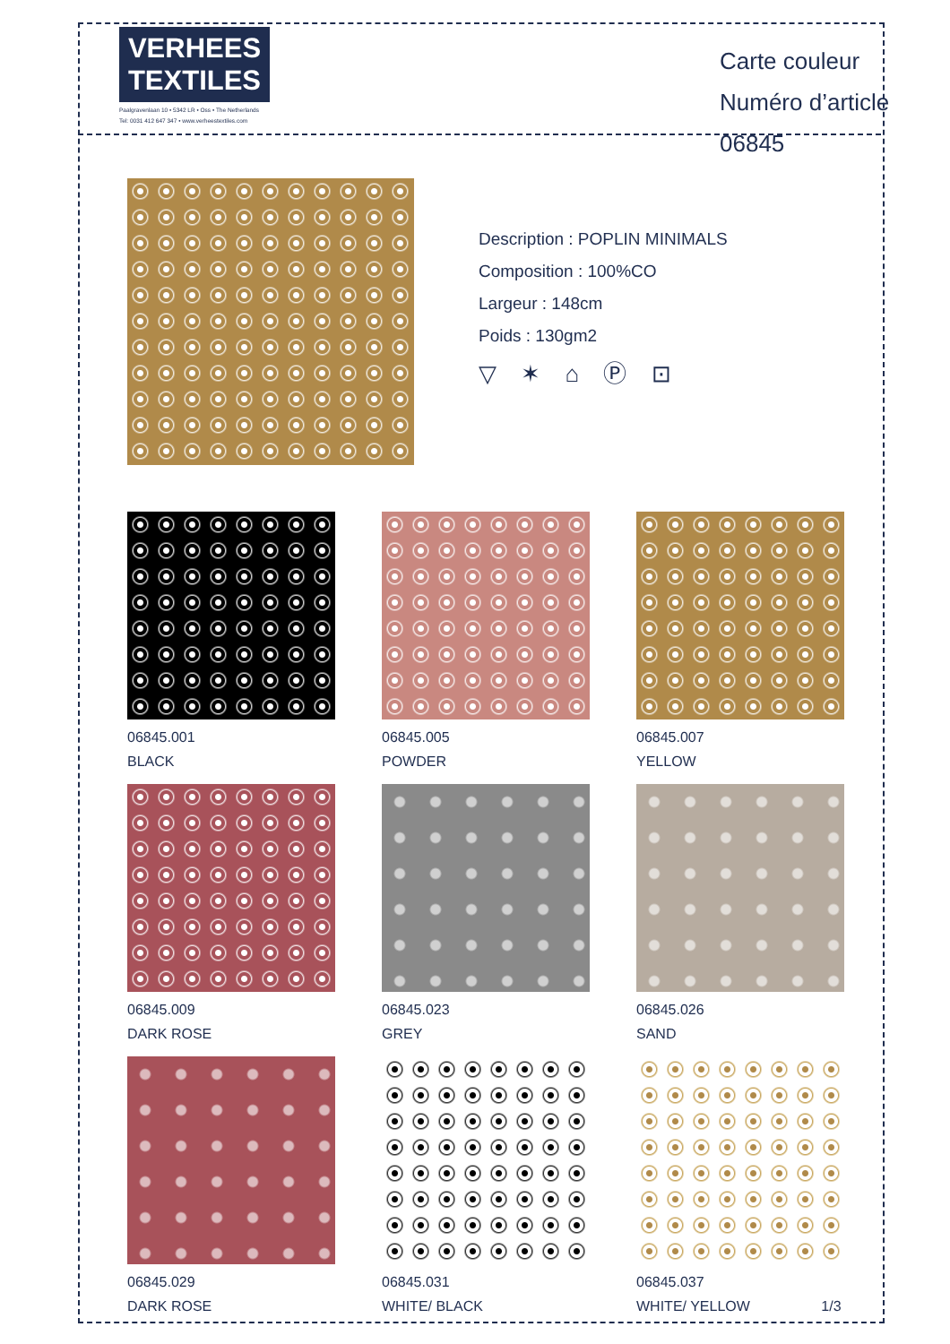VERHEES
TEXTILES
Paalgravenlaan 10 • 5342 LR • Oss • The Netherlands
Tel: 0031 412 647 347 • www.verheestextiles.com
Carte couleur
Numéro d’article 06845
Description : POPLIN MINIMALS
Composition : 100%CO
Largeur : 148cm
Poids : 130gm2
▽ ✶ ⌂ Ⓟ ⊡
06845.001
BLACK
06845.005
POWDER
06845.007
YELLOW
06845.009
DARK ROSE
06845.023
GREY
06845.026
SAND
06845.029
DARK ROSE
06845.031
WHITE/ BLACK
06845.037
WHITE/ YELLOW 1/3